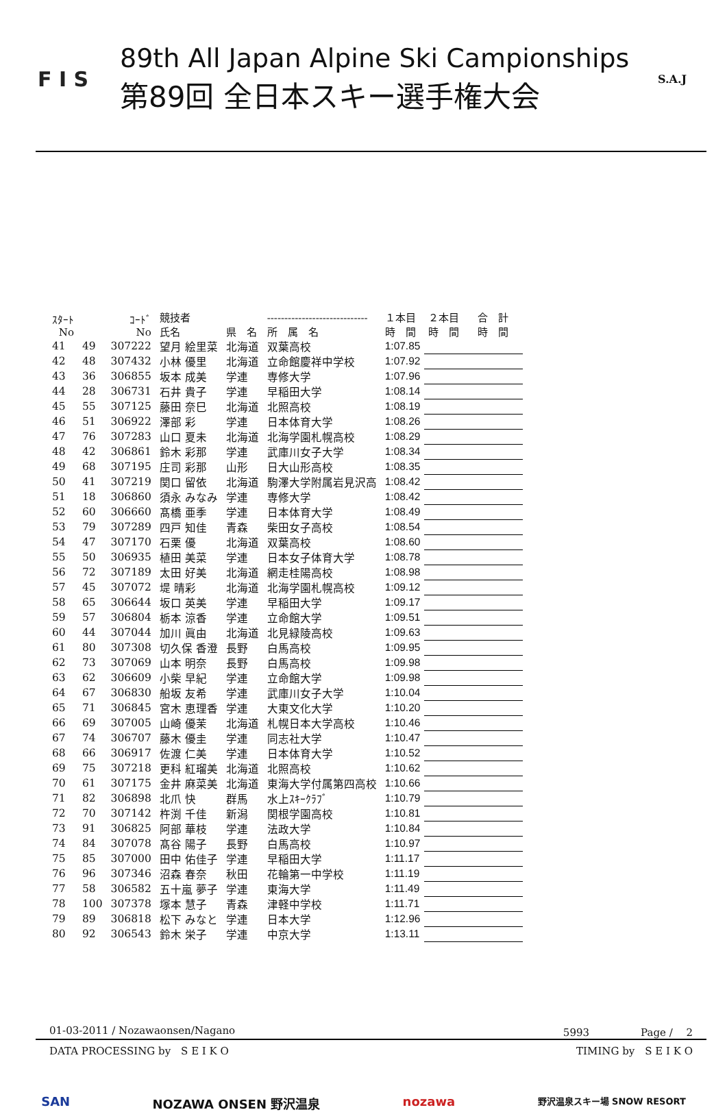F I S
89th All Japan Alpine Ski Campionships
第89回 全日本スキー選手権大会
S.A.J
| ｽﾀｰﾄ No | | ｺｰﾄﾞ No | 競技者 氏名 | 県 名 | ----------------------------- 所 属 名 | １本目 時 間 | ２本目 時 間 | 合 計 時 間 |
| --- | --- | --- | --- | --- | --- | --- | --- | --- |
| 41 | 49 | 307222 | 望月 絵里菜 | 北海道 | 双葉高校 | 1:07.85 | | |
| 42 | 48 | 307432 | 小林 優里 | 北海道 | 立命館慶祥中学校 | 1:07.92 | | |
| 43 | 36 | 306855 | 坂本 成美 | 学連 | 専修大学 | 1:07.96 | | |
| 44 | 28 | 306731 | 石井 貴子 | 学連 | 早稲田大学 | 1:08.14 | | |
| 45 | 55 | 307125 | 藤田 奈巳 | 北海道 | 北照高校 | 1:08.19 | | |
| 46 | 51 | 306922 | 澤部 彩 | 学連 | 日本体育大学 | 1:08.26 | | |
| 47 | 76 | 307283 | 山口 夏未 | 北海道 | 北海学園札幌高校 | 1:08.29 | | |
| 48 | 42 | 306861 | 鈴木 彩那 | 学連 | 武庫川女子大学 | 1:08.34 | | |
| 49 | 68 | 307195 | 庄司 彩那 | 山形 | 日大山形高校 | 1:08.35 | | |
| 50 | 41 | 307219 | 関口 留依 | 北海道 | 駒澤大学附属岩見沢高 | 1:08.42 | | |
| 51 | 18 | 306860 | 須永 みなみ | 学連 | 専修大学 | 1:08.42 | | |
| 52 | 60 | 306660 | 髙橋 亜季 | 学連 | 日本体育大学 | 1:08.49 | | |
| 53 | 79 | 307289 | 四戸 知佳 | 青森 | 柴田女子高校 | 1:08.54 | | |
| 54 | 47 | 307170 | 石栗 優 | 北海道 | 双葉高校 | 1:08.60 | | |
| 55 | 50 | 306935 | 植田 美菜 | 学連 | 日本女子体育大学 | 1:08.78 | | |
| 56 | 72 | 307189 | 太田 好美 | 北海道 | 網走桂陽高校 | 1:08.98 | | |
| 57 | 45 | 307072 | 堤 晴彩 | 北海道 | 北海学園札幌高校 | 1:09.12 | | |
| 58 | 65 | 306644 | 坂口 英美 | 学連 | 早稲田大学 | 1:09.17 | | |
| 59 | 57 | 306804 | 栃本 涼香 | 学連 | 立命館大学 | 1:09.51 | | |
| 60 | 44 | 307044 | 加川 眞由 | 北海道 | 北見緑陵高校 | 1:09.63 | | |
| 61 | 80 | 307308 | 切久保 香澄 | 長野 | 白馬高校 | 1:09.95 | | |
| 62 | 73 | 307069 | 山本 明奈 | 長野 | 白馬高校 | 1:09.98 | | |
| 63 | 62 | 306609 | 小柴 早紀 | 学連 | 立命館大学 | 1:09.98 | | |
| 64 | 67 | 306830 | 船坂 友希 | 学連 | 武庫川女子大学 | 1:10.04 | | |
| 65 | 71 | 306845 | 宮木 恵理香 | 学連 | 大東文化大学 | 1:10.20 | | |
| 66 | 69 | 307005 | 山崎 優茉 | 北海道 | 札幌日本大学高校 | 1:10.46 | | |
| 67 | 74 | 306707 | 藤木 優圭 | 学連 | 同志社大学 | 1:10.47 | | |
| 68 | 66 | 306917 | 佐渡 仁美 | 学連 | 日本体育大学 | 1:10.52 | | |
| 69 | 75 | 307218 | 更科 紅瑠美 | 北海道 | 北照高校 | 1:10.62 | | |
| 70 | 61 | 307175 | 金井 麻菜美 | 北海道 | 東海大学付属第四高校 | 1:10.66 | | |
| 71 | 82 | 306898 | 北爪 快 | 群馬 | 水上ｽｷｰｸﾗﾌﾞ | 1:10.79 | | |
| 72 | 70 | 307142 | 杵渕 千佳 | 新潟 | 関根学園高校 | 1:10.81 | | |
| 73 | 91 | 306825 | 阿部 華枝 | 学連 | 法政大学 | 1:10.84 | | |
| 74 | 84 | 307078 | 髙谷 陽子 | 長野 | 白馬高校 | 1:10.97 | | |
| 75 | 85 | 307000 | 田中 佑佳子 | 学連 | 早稲田大学 | 1:11.17 | | |
| 76 | 96 | 307346 | 沼森 春奈 | 秋田 | 花輪第一中学校 | 1:11.19 | | |
| 77 | 58 | 306582 | 五十嵐 夢子 | 学連 | 東海大学 | 1:11.49 | | |
| 78 | 100 | 307378 | 塚本 慧子 | 青森 | 津軽中学校 | 1:11.71 | | |
| 79 | 89 | 306818 | 松下 みなと | 学連 | 日本大学 | 1:12.96 | | |
| 80 | 92 | 306543 | 鈴木 栄子 | 学連 | 中京大学 | 1:13.11 | | |
01-03-2011 / Nozawaonsen/Nagano 5993　　　　　Page /　 2
DATA PROCESSING by　S E I K O TIMING by　S E I K O
SAN NOZAWA ONSEN 野沢温泉 nozawa 野沢温泉スキー場 SNOW RESORT